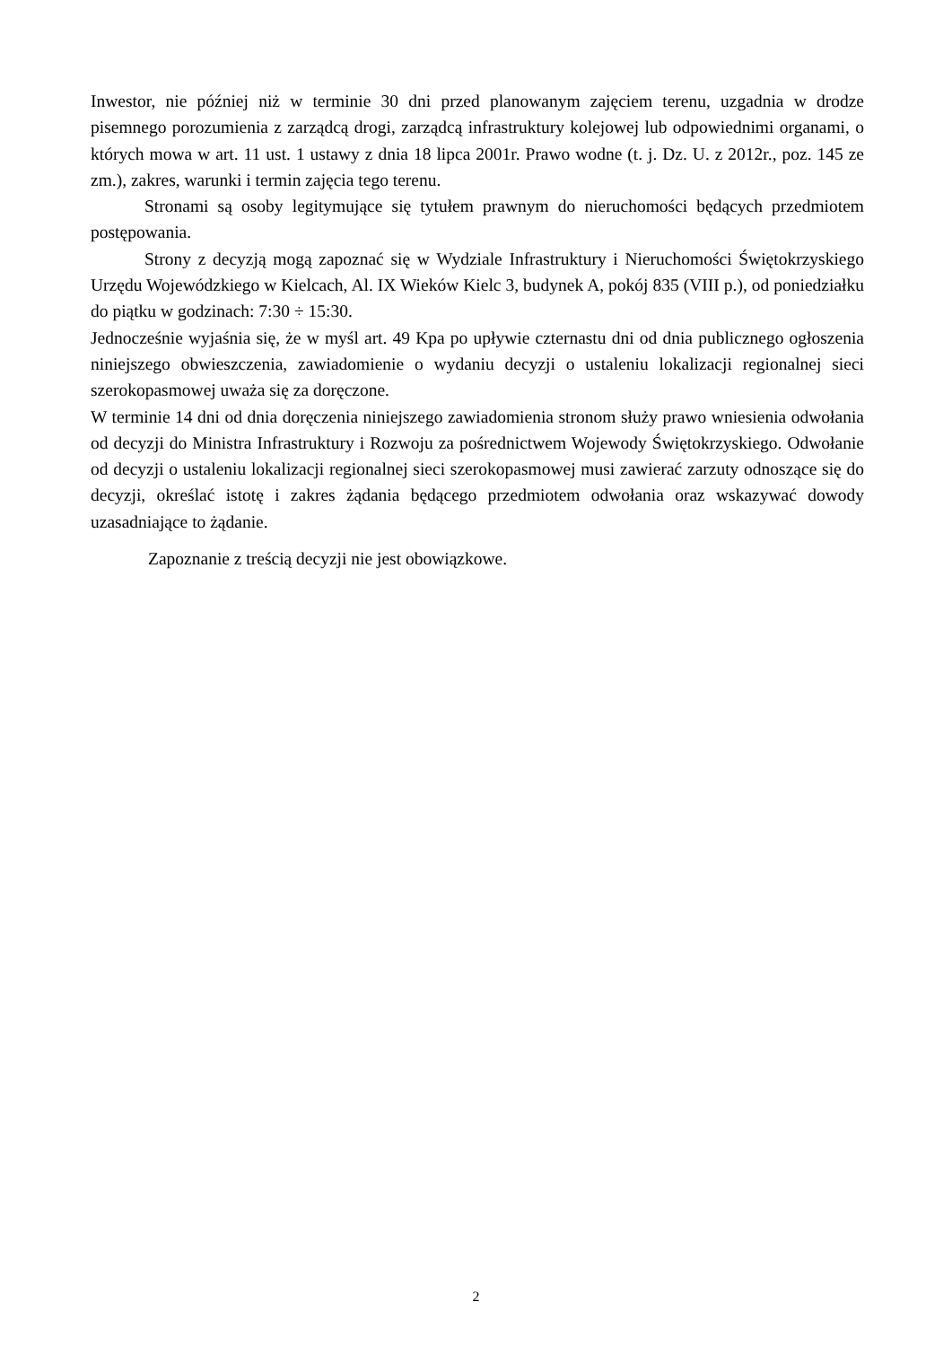Inwestor, nie później niż w terminie 30 dni przed planowanym zajęciem terenu, uzgadnia w drodze pisemnego porozumienia z zarządcą drogi, zarządcą infrastruktury kolejowej lub odpowiednimi organami, o których mowa w art. 11 ust. 1 ustawy z dnia 18 lipca 2001r. Prawo wodne (t. j. Dz. U. z 2012r., poz. 145 ze zm.), zakres, warunki i termin zajęcia tego terenu.
Stronami są osoby legitymujące się tytułem prawnym do nieruchomości będących przedmiotem postępowania.
Strony z decyzją mogą zapoznać się w Wydziale Infrastruktury i Nieruchomości Świętokrzyskiego Urzędu Wojewódzkiego w Kielcach, Al. IX Wieków Kielc 3, budynek A, pokój 835 (VIII p.), od poniedziałku do piątku w godzinach: 7:30 ÷ 15:30.
Jednocześnie wyjaśnia się, że w myśl art. 49 Kpa po upływie czternastu dni od dnia publicznego ogłoszenia niniejszego obwieszczenia, zawiadomienie o wydaniu decyzji o ustaleniu lokalizacji regionalnej sieci szerokopasmowej uważa się za doręczone.
W terminie 14 dni od dnia doręczenia niniejszego zawiadomienia stronom służy prawo wniesienia odwołania od decyzji do Ministra Infrastruktury i Rozwoju za pośrednictwem Wojewody Świętokrzyskiego. Odwołanie od decyzji o ustaleniu lokalizacji regionalnej sieci szerokopasmowej musi zawierać zarzuty odnoszące się do decyzji, określać istotę i zakres żądania będącego przedmiotem odwołania oraz wskazywać dowody uzasadniające to żądanie.
Zapoznanie z treścią decyzji nie jest obowiązkowe.
2